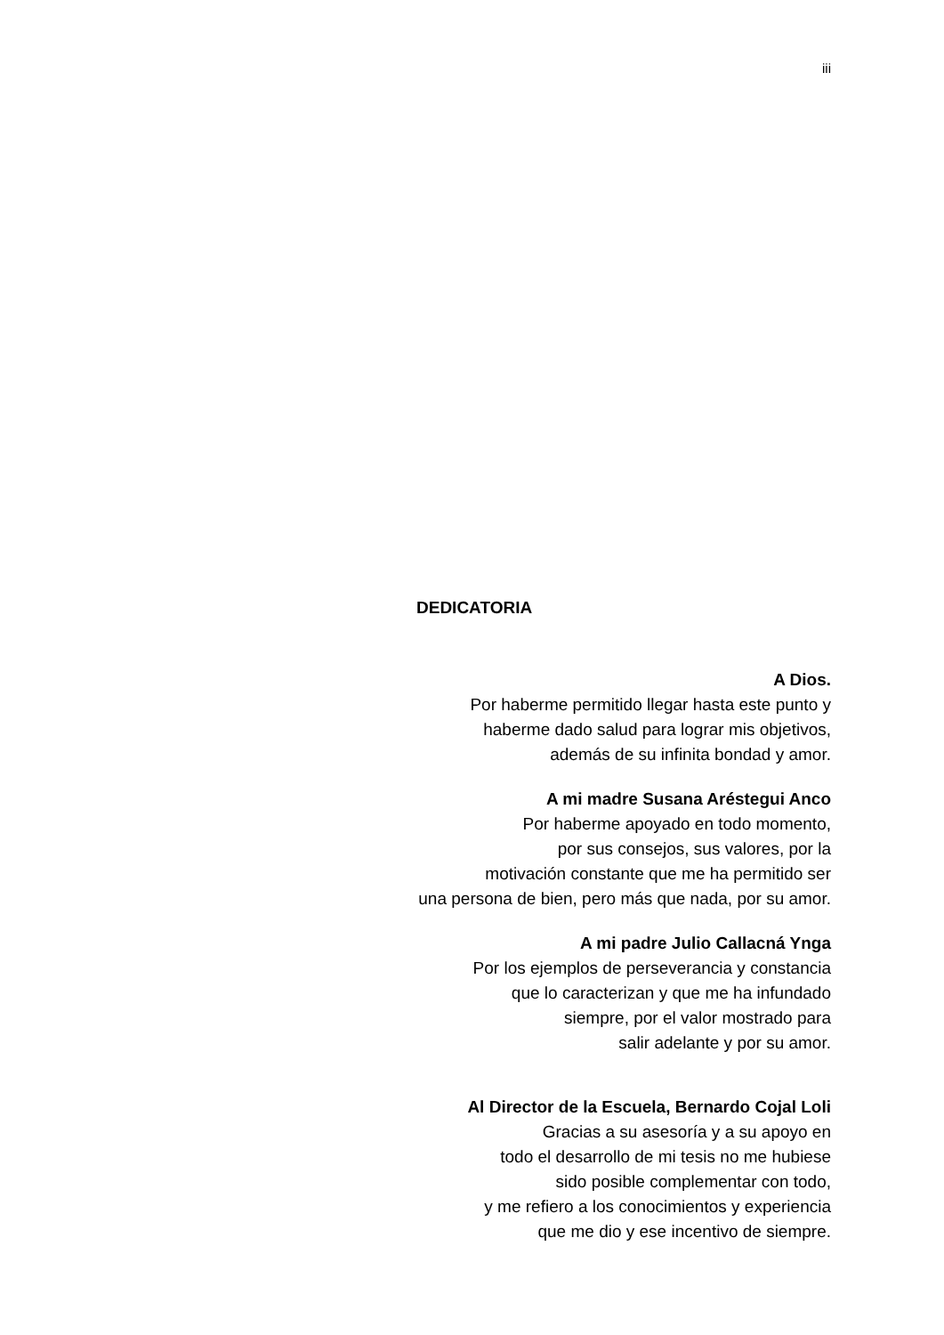iii
DEDICATORIA
A Dios.
Por haberme permitido llegar hasta este punto y
haberme dado salud para lograr mis objetivos,
además de su infinita bondad y amor.
A mi madre Susana Aréstegui Anco
Por haberme apoyado en todo momento,
por sus consejos, sus valores, por la
motivación constante que me ha permitido ser
una persona de bien, pero más que nada, por su amor.
A mi padre Julio Callacná Ynga
Por los ejemplos de perseverancia y constancia
que lo caracterizan y que me ha infundado
siempre, por el valor mostrado para
salir adelante y por su amor.
Al Director de la Escuela, Bernardo Cojal Loli
Gracias a su asesoría y a su apoyo en
todo el desarrollo de mi tesis no me hubiese
sido posible complementar con todo,
y me refiero a los conocimientos y experiencia
que me dio y ese incentivo de siempre.